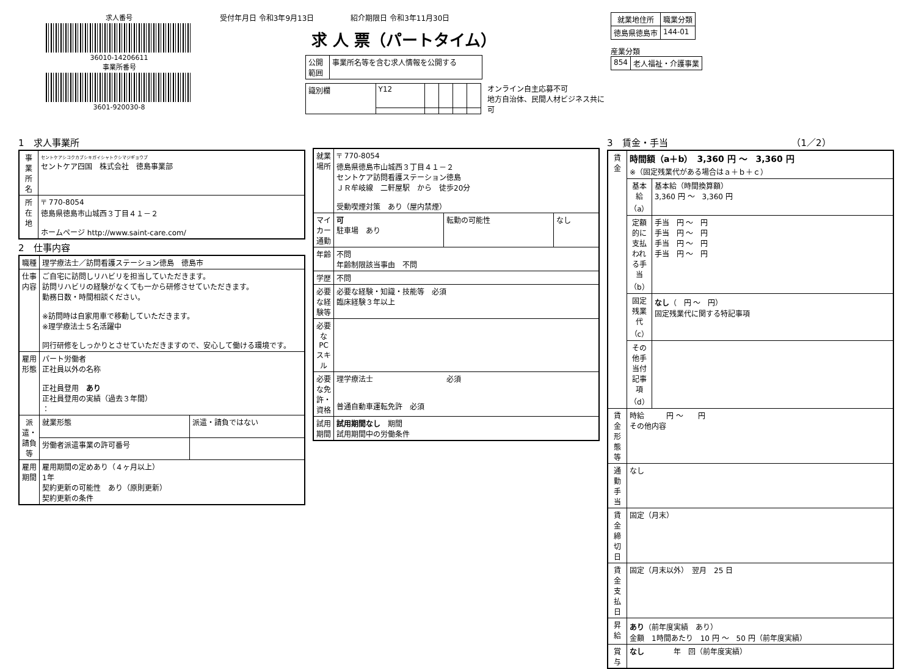求人番号
36010-14206611
事業所番号
3601-920030-8
受付年月日 令和3年9月13日　　　　　紹介期限日 令和3年11月30日
求 人 票（パートタイム）
| 公開 範囲 | 事業所名等を含む求人情報を公開する |
| 識別欄 | Y12 | | | | |
オンライン自主応募不可
地方自治体、民間人材ビジネス共に可
| 就業地住所 | 職業分類 |
| --- | --- |
| 徳島県徳島市 | 144-01 |
産業分類
| 854 | 老人福祉・介護事業 |
1　求人事業所
| 事業所名 | セントケアシコクカブシキガイシャトクシマジギョウブ セントケア四国 株式会社 徳島事業部 |
| 所在地 | 〒 770-8054 徳島県徳島市山城西３丁目４１－２ ホームページ http://www.saint-care.com/ |
2　仕事内容
| 職種 | 理学療法士／訪問看護ステーション徳島 徳島市 | |
| 仕事内容 | ご自宅に訪問しリハビリを担当していただきます。 訪問リハビリの経験がなくても一から研修させていただきます。 勤務日数・時間相談ください。 ※訪問時は自家用車で移動していただきます。 ※理学療法士５名活躍中 同行研修をしっかりとさせていただきますので、安心して働ける環境です。 | |
| 雇用形態 | パート労働者 正社員以外の名称 正社員登用 あり 正社員登用の実績（過去３年間） ： | |
| 派遣・請負等 | 就業形態 | 派遣・請負ではない |
| | 労働者派遣事業の許可番号 | |
| 雇用期間 | 雇用期間の定めあり（４ヶ月以上） 1年 契約更新の可能性 あり（原則更新） 契約更新の条件 | |
| 就業場所 | 〒 770-8054 徳島県徳島市山城西３丁目４１－２ セントケア訪問看護ステーション徳島 ＪＲ牟岐線 二軒屋駅 から 徒歩20分 受動喫煙対策 あり（屋内禁煙） | | |
| マイカー通勤 | 可 駐車場 あり | 転勤の可能性 | なし |
| 年齢 | 不問 年齢制限該当事由 不問 | | |
| 学歴 | 不問 | | |
| 必要な経験等 | 必要な経験・知識・技能等 必須 臨床経験３年以上 | | |
| 必要なPCスキル | | | |
| 必要な免許・資格 | 理学療法士 必須 普通自動車運転免許 必須 | | |
| 試用期間 | 試用期間なし 期間 試用期間中の労働条件 | | |
3　賃金・手当　　　　　　　　　　　　　　（1／2）
| 賃金 | 時間額（a＋b） 3,360 円 ～ 3,360 円 ※（固定残業代がある場合はａ＋ｂ＋ｃ） | |
| | 基本給（a） | 基本給（時間換算額） 3,360 円 ～ 3,360 円 |
| | 定額的に支払われる手当（b） | 手当 円 ～ 円 手当 円 ～ 円 手当 円 ～ 円 手当 円 ～ 円 |
| | 固定残業代（c） | なし （ 円 ～ 円） 固定残業代に関する特記事項 |
| | その他手当付記事項（d） | |
| 賃金形態等 | 時給 円 ～ 円 その他内容 | |
| 通勤手当 | なし | |
| 賃金締切日 | 固定（月末） | |
| 賃金支払日 | 固定（月末以外） 翌月 25 日 | |
| 昇給 | あり （前年度実績 あり） 金額 1時間あたり 10 円 ～ 50 円（前年度実績） | |
| 賞与 | なし 年 回（前年度実績） | |